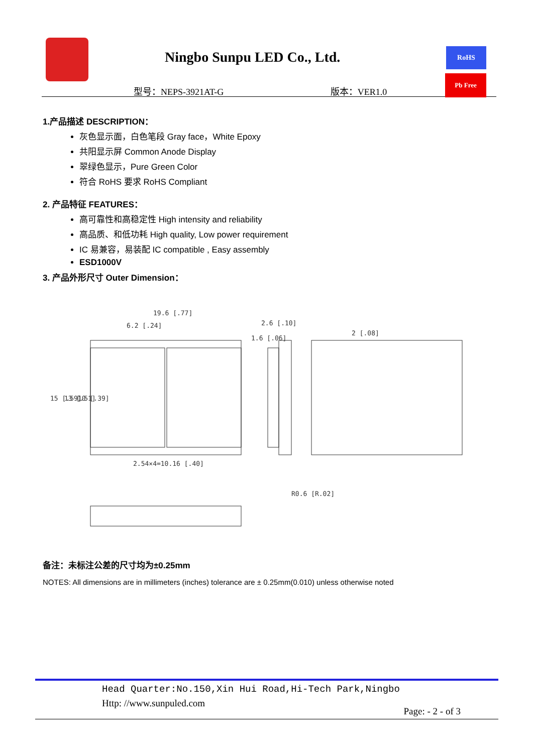Ningbo Sunpu LED Co., Ltd.
型号：NEPS-3921AT-G 版本：VER1.0
RoHS
Pb Free
1.产品描述 DESCRIPTION：
灰色显示面，白色笔段 Gray face，White Epoxy
共阳显示屏 Common Anode Display
翠绿色显示，Pure Green Color
符合 RoHS 要求 RoHS Compliant
2. 产品特征 FEATURES：
高可靠性和高稳定性 High intensity and reliability
高品质、和低功耗 High quality, Low power requirement
IC 易兼容，易装配 IC compatible , Easy assembly
ESD1000V
3. 产品外形尺寸 Outer Dimension：
19.6 [.77]
6.2 [.24]
2.6 [.10]
1.6 [.06]
2 [.08]
2.54×4=10.16 [.40]
15 [.59]
13 [.51]
10 [.39]
R0.6 [R.02]
备注：未标注公差的尺寸均为±0.25mm
NOTES: All dimensions are in millimeters (inches) tolerance are ± 0.25mm(0.010) unless otherwise noted
Head Quarter:No.150,Xin Hui Road,Hi-Tech Park,Ningbo
Http: //www.sunpuled.com
Page: - 2 - of 3